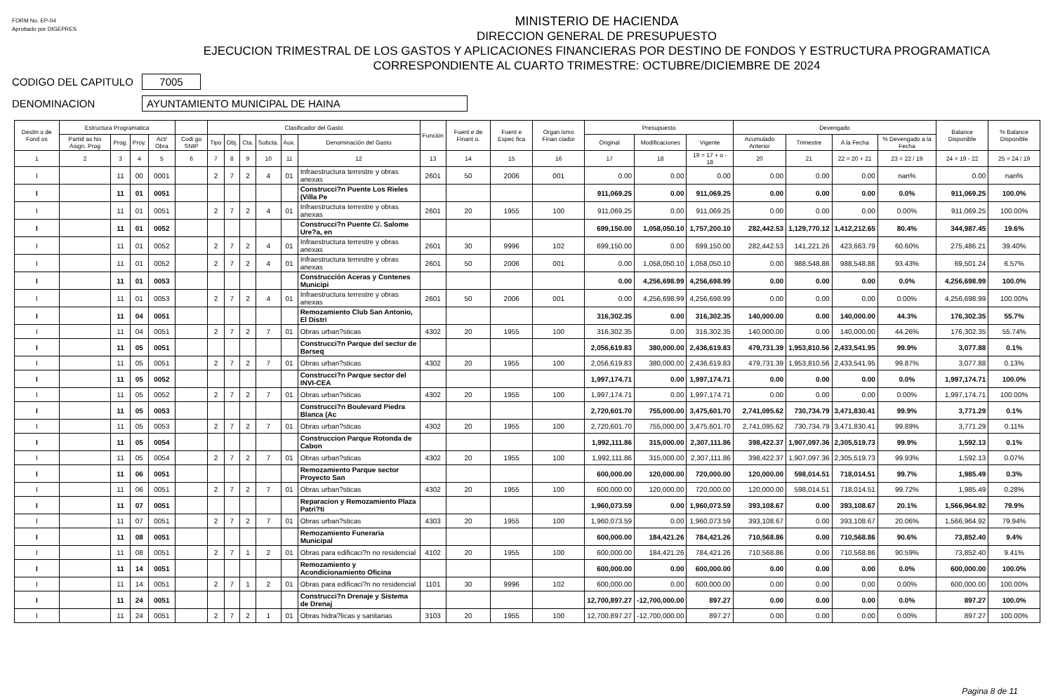FORM No. EP-04
Aprobado por DIGEPRES
MINISTERIO DE HACIENDA
DIRECCION GENERAL DE PRESUPUESTO
EJECUCION TRIMESTRAL DE LOS GASTOS Y APLICACIONES FINANCIERAS POR DESTINO DE FONDOS Y ESTRUCTURA PROGRAMATICA
CORRESPONDIENTE AL CUARTO TRIMESTRE: OCTUBRE/DICIEMBRE DE 2024
CODIGO DEL CAPITULO 7005
DENOMINACION AYUNTAMIENTO MUNICIPAL DE HAINA
| Destin o de Fond os | Estructura Programatica | | | | | Clasificador del Gasto | | | | | | Función | Fuent e de Finant o. | Fuent e Espec fica | Organ ismo Finan ciador | Presupuesto | | | Devengado | | | | Balance Disponible | % Balance Disponible |
| --- | --- | --- | --- | --- | --- | --- | --- | --- | --- | --- | --- | --- | --- | --- | --- | --- | --- | --- | --- | --- | --- | --- | --- | --- |
| | Partid as No Asign. Prog | Prog. | Proy. | Act/ Obra | Codi go SNIP | Tipo | Obj. | Cta. | Subcta. | Aux. | Denominación del Gasto | | | | | Original | Modificaciones | Vigente | Acumulado Anterior | Trimestre | A la Fecha | % Devengado a la Fecha | | |
| 1 | 2 | 3 | 4 | 5 | 6 | 7 | 8 | 9 | 10 | 11 | 12 | 13 | 14 | 15 | 16 | 17 | 18 | 19 = 17 + o - 18 | 20 | 21 | 22 = 20 + 21 | 23 = 22 / 19 | 24 = 19 - 22 | 25 = 24 / 19 |
| I | | 11 | 00 | 0001 | | 2 | 7 | 2 | 4 | 01 | Infraestructura terrestre y obras anexas | 2601 | 50 | 2006 | 001 | 0.00 | 0.00 | 0.00 | 0.00 | 0.00 | 0.00 | nan% | 0.00 | nan% |
| I | | 11 | 01 | 0051 | | | | | | | Construcci?n Puente Los Rieles (Villa Pe | | | | | 911,069.25 | 0.00 | 911,069.25 | 0.00 | 0.00 | 0.00 | 0.0% | 911,069.25 | 100.0% |
| I | | 11 | 01 | 0051 | | 2 | 7 | 2 | 4 | 01 | Infraestructura terrestre y obras anexas | 2601 | 20 | 1955 | 100 | 911,069.25 | 0.00 | 911,069.25 | 0.00 | 0.00 | 0.00 | 0.00% | 911,069.25 | 100.00% |
| I | | 11 | 01 | 0052 | | | | | | | Construcci?n Puente C/. Salome Ure?a, en | | | | | 699,150.00 | 1,058,050.10 | 1,757,200.10 | 282,442.53 | 1,129,770.12 | 1,412,212.65 | 80.4% | 344,987.45 | 19.6% |
| I | | 11 | 01 | 0052 | | 2 | 7 | 2 | 4 | 01 | Infraestructura terrestre y obras anexas | 2601 | 30 | 9996 | 102 | 699,150.00 | 0.00 | 699,150.00 | 282,442.53 | 141,221.26 | 423,663.79 | 60.60% | 275,486.21 | 39.40% |
| I | | 11 | 01 | 0052 | | 2 | 7 | 2 | 4 | 01 | Infraestructura terrestre y obras anexas | 2601 | 50 | 2006 | 001 | 0.00 | 1,058,050.10 | 1,058,050.10 | 0.00 | 988,548.86 | 988,548.86 | 93.43% | 69,501.24 | 6.57% |
| I | | 11 | 01 | 0053 | | | | | | | Construcción Aceras y Contenes Municipi | | | | | 0.00 | 4,256,698.99 | 4,256,698.99 | 0.00 | 0.00 | 0.00 | 0.0% | 4,256,698.99 | 100.0% |
| I | | 11 | 01 | 0053 | | 2 | 7 | 2 | 4 | 01 | Infraestructura terrestre y obras anexas | 2601 | 50 | 2006 | 001 | 0.00 | 4,256,698.99 | 4,256,698.99 | 0.00 | 0.00 | 0.00 | 0.00% | 4,256,698.99 | 100.00% |
| I | | 11 | 04 | 0051 | | | | | | | Remozamiento Club San Antonio, El Distri | | | | | 316,302.35 | 0.00 | 316,302.35 | 140,000.00 | 0.00 | 140,000.00 | 44.3% | 176,302.35 | 55.7% |
| I | | 11 | 04 | 0051 | | 2 | 7 | 2 | 7 | 01 | Obras urban?sticas | 4302 | 20 | 1955 | 100 | 316,302.35 | 0.00 | 316,302.35 | 140,000.00 | 0.00 | 140,000.00 | 44.26% | 176,302.35 | 55.74% |
| I | | 11 | 05 | 0051 | | | | | | | Construcci?n Parque del sector de Barseq | | | | | 2,056,619.83 | 380,000.00 | 2,436,619.83 | 479,731.39 | 1,953,810.56 | 2,433,541.95 | 99.9% | 3,077.88 | 0.1% |
| I | | 11 | 05 | 0051 | | 2 | 7 | 2 | 7 | 01 | Obras urban?sticas | 4302 | 20 | 1955 | 100 | 2,056,619.83 | 380,000.00 | 2,436,619.83 | 479,731.39 | 1,953,810.56 | 2,433,541.95 | 99.87% | 3,077.88 | 0.13% |
| I | | 11 | 05 | 0052 | | | | | | | Construcci?n Parque sector del INVI-CEA | | | | | 1,997,174.71 | 0.00 | 1,997,174.71 | 0.00 | 0.00 | 0.00 | 0.0% | 1,997,174.71 | 100.0% |
| I | | 11 | 05 | 0052 | | 2 | 7 | 2 | 7 | 01 | Obras urban?sticas | 4302 | 20 | 1955 | 100 | 1,997,174.71 | 0.00 | 1,997,174.71 | 0.00 | 0.00 | 0.00 | 0.00% | 1,997,174.71 | 100.00% |
| I | | 11 | 05 | 0053 | | | | | | | Construcci?n Boulevard Piedra Blanca (Ac | | | | | 2,720,601.70 | 755,000.00 | 3,475,601.70 | 2,741,095.62 | 730,734.79 | 3,471,830.41 | 99.9% | 3,771.29 | 0.1% |
| I | | 11 | 05 | 0053 | | 2 | 7 | 2 | 7 | 01 | Obras urban?sticas | 4302 | 20 | 1955 | 100 | 2,720,601.70 | 755,000.00 | 3,475,601.70 | 2,741,095.62 | 730,734.79 | 3,471,830.41 | 99.89% | 3,771.29 | 0.11% |
| I | | 11 | 05 | 0054 | | | | | | | Construccion Parque Rotonda de Cabon | | | | | 1,992,111.86 | 315,000.00 | 2,307,111.86 | 398,422.37 | 1,907,097.36 | 2,305,519.73 | 99.9% | 1,592.13 | 0.1% |
| I | | 11 | 05 | 0054 | | 2 | 7 | 2 | 7 | 01 | Obras urban?sticas | 4302 | 20 | 1955 | 100 | 1,992,111.86 | 315,000.00 | 2,307,111.86 | 398,422.37 | 1,907,097.36 | 2,305,519.73 | 99.93% | 1,592.13 | 0.07% |
| I | | 11 | 06 | 0051 | | | | | | | Remozamiento Parque sector Proyecto San | | | | | 600,000.00 | 120,000.00 | 720,000.00 | 120,000.00 | 598,014.51 | 718,014.51 | 99.7% | 1,985.49 | 0.3% |
| I | | 11 | 06 | 0051 | | 2 | 7 | 2 | 7 | 01 | Obras urban?sticas | 4302 | 20 | 1955 | 100 | 600,000.00 | 120,000.00 | 720,000.00 | 120,000.00 | 598,014.51 | 718,014.51 | 99.72% | 1,985.49 | 0.28% |
| I | | 11 | 07 | 0051 | | | | | | | Reparacion y Remozamiento Plaza Patri?ti | | | | | 1,960,073.59 | 0.00 | 1,960,073.59 | 393,108.67 | 0.00 | 393,108.67 | 20.1% | 1,566,964.92 | 79.9% |
| I | | 11 | 07 | 0051 | | 2 | 7 | 2 | 7 | 01 | Obras urban?sticas | 4303 | 20 | 1955 | 100 | 1,960,073.59 | 0.00 | 1,960,073.59 | 393,108.67 | 0.00 | 393,108.67 | 20.06% | 1,566,964.92 | 79.94% |
| I | | 11 | 08 | 0051 | | | | | | | Remozamiento Funeraria Municipal | | | | | 600,000.00 | 184,421.26 | 784,421.26 | 710,568.86 | 0.00 | 710,568.86 | 90.6% | 73,852.40 | 9.4% |
| I | | 11 | 08 | 0051 | | 2 | 7 | 1 | 2 | 01 | Obras para edificaci?n no residencial | 4102 | 20 | 1955 | 100 | 600,000.00 | 184,421.26 | 784,421.26 | 710,568.86 | 0.00 | 710,568.86 | 90.59% | 73,852.40 | 9.41% |
| I | | 11 | 14 | 0051 | | | | | | | Remozamiento y Acondicionamiento Oficina | | | | | 600,000.00 | 0.00 | 600,000.00 | 0.00 | 0.00 | 0.00 | 0.0% | 600,000.00 | 100.0% |
| I | | 11 | 14 | 0051 | | 2 | 7 | 1 | 2 | 01 | Obras para edificaci?n no residencial | 1101 | 30 | 9996 | 102 | 600,000.00 | 0.00 | 600,000.00 | 0.00 | 0.00 | 0.00 | 0.00% | 600,000.00 | 100.00% |
| I | | 11 | 24 | 0051 | | | | | | | Construcci?n Drenaje y Sistema de Drenaj | | | | | 12,700,897.27 | -12,700,000.00 | 897.27 | 0.00 | 0.00 | 0.00 | 0.0% | 897.27 | 100.0% |
| I | | 11 | 24 | 0051 | | 2 | 7 | 2 | 1 | 01 | Obras hidra?licas y sanitarias | 3103 | 20 | 1955 | 100 | 12,700,897.27 | -12,700,000.00 | 897.27 | 0.00 | 0.00 | 0.00 | 0.00% | 897.27 | 100.00% |
Pagina 8 de 11